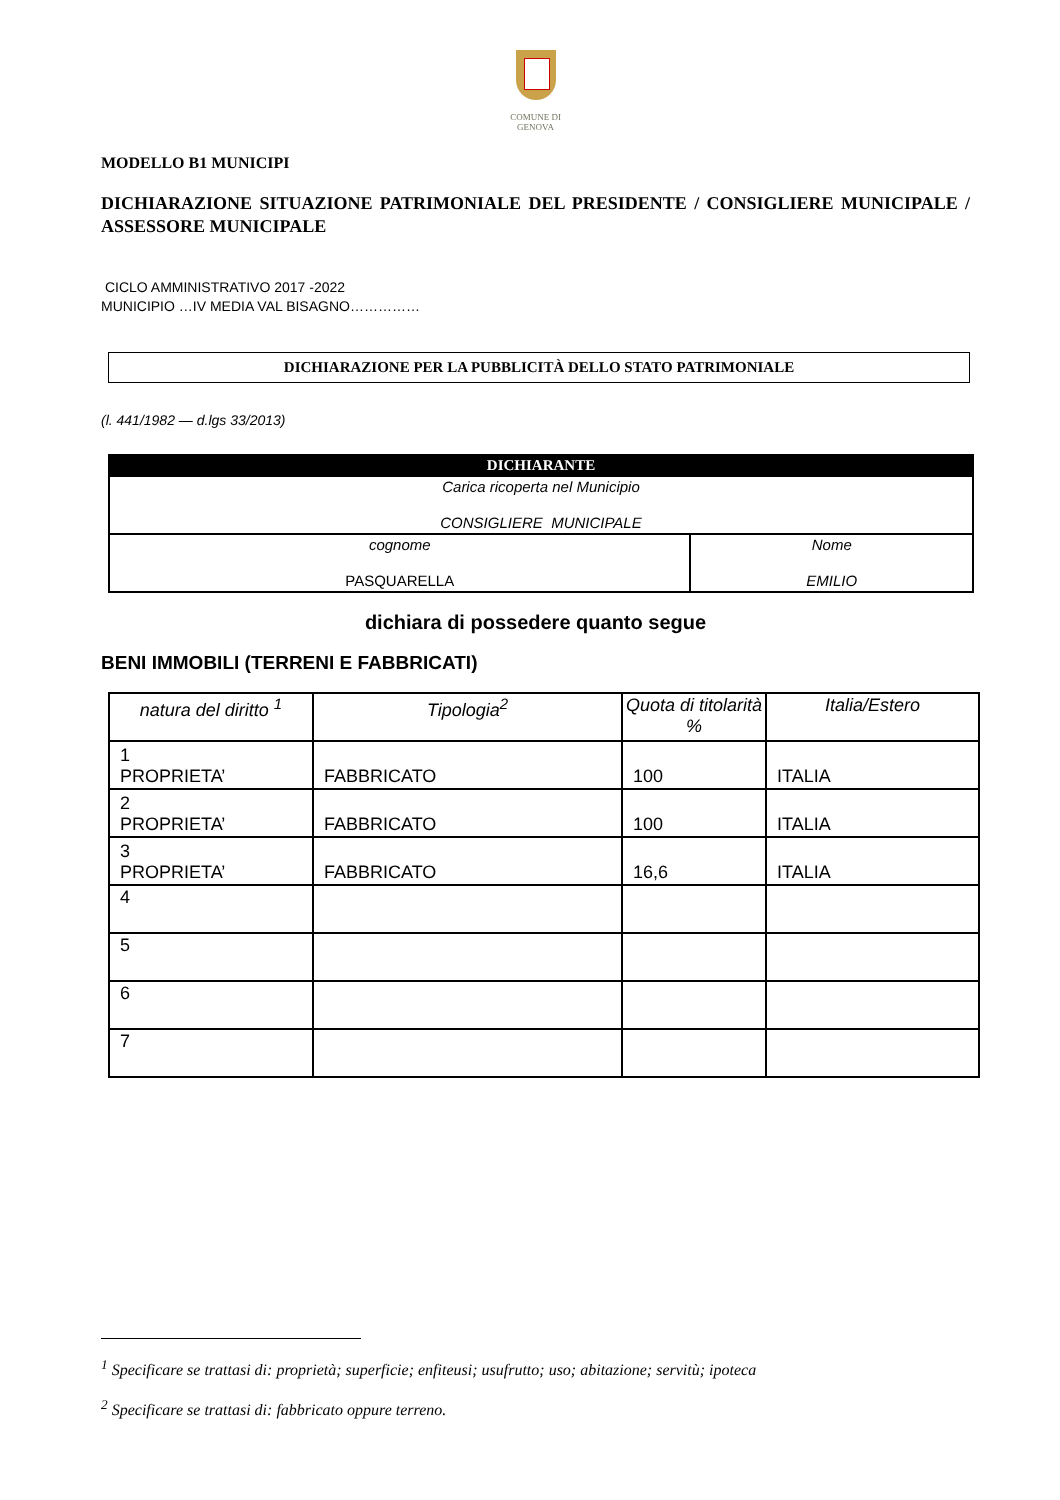COMUNE DI
GENOVA
MODELLO B1 MUNICIPI
DICHIARAZIONE SITUAZIONE PATRIMONIALE DEL PRESIDENTE / CONSIGLIERE MUNICIPALE / ASSESSORE MUNICIPALE
CICLO AMMINISTRATIVO 2017 -2022
MUNICIPIO …IV MEDIA VAL BISAGNO……………
DICHIARAZIONE PER LA PUBBLICITÀ DELLO STATO PATRIMONIALE
(l. 441/1982 — d.lgs 33/2013)
| DICHIARANTE | |
| --- | --- |
| Carica ricoperta nel Municipio CONSIGLIERE MUNICIPALE | |
| cognome PASQUARELLA | Nome EMILIO |
dichiara di possedere quanto segue
BENI IMMOBILI (TERRENI E FABBRICATI)
| natura del diritto <sup>1</sup> | Tipologia<sup>2</sup> | Quota di titolarità % | Italia/Estero |
| --- | --- | --- | --- |
| 1 PROPRIETA’ | FABBRICATO | 100 | ITALIA |
| 2 PROPRIETA’ | FABBRICATO | 100 | ITALIA |
| 3 PROPRIETA’ | FABBRICATO | 16,6 | ITALIA |
| 4 | | | |
| 5 | | | |
| 6 | | | |
| 7 | | | |
<sup>1</sup> Specificare se trattasi di: proprietà; superficie; enfiteusi; usufrutto; uso; abitazione; servitù; ipoteca
<sup>2</sup> Specificare se trattasi di: fabbricato oppure terreno.